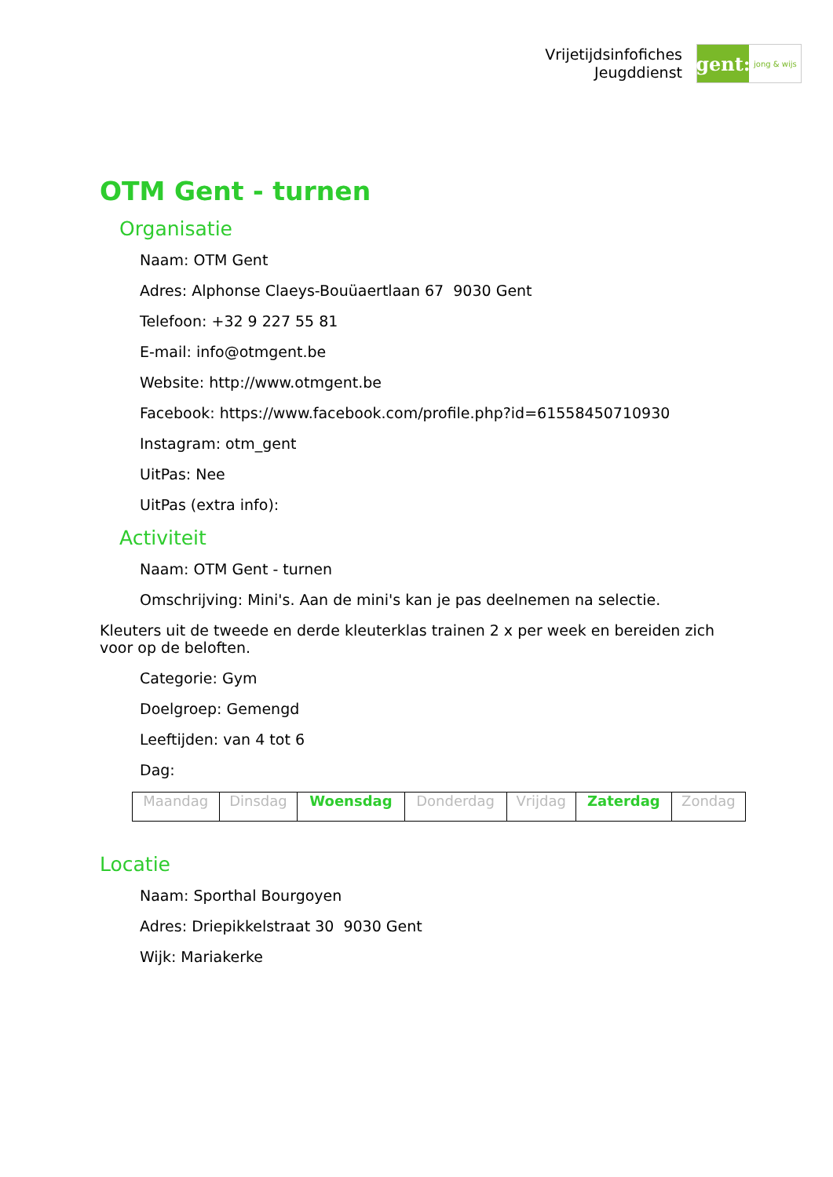Vrijetijdsinfofiches
Jeugddienst
gent:
jong & wijs
OTM Gent - turnen
Organisatie
Naam: OTM Gent
Adres: Alphonse Claeys-Bouüaertlaan 67 9030 Gent
Telefoon: +32 9 227 55 81
E-mail: info@otmgent.be
Website: http://www.otmgent.be
Facebook: https://www.facebook.com/profile.php?id=61558450710930
Instagram: otm_gent
UitPas: Nee
UitPas (extra info):
Activiteit
Naam: OTM Gent - turnen
Omschrijving: Mini's. Aan de mini's kan je pas deelnemen na selectie.
Kleuters uit de tweede en derde kleuterklas trainen 2 x per week en bereiden zich voor op de beloften.
Categorie: Gym
Doelgroep: Gemengd
Leeftijden: van 4 tot 6
Dag:
| Maandag | Dinsdag | Woensdag | Donderdag | Vrijdag | Zaterdag | Zondag |
Locatie
Naam: Sporthal Bourgoyen
Adres: Driepikkelstraat 30 9030 Gent
Wijk: Mariakerke